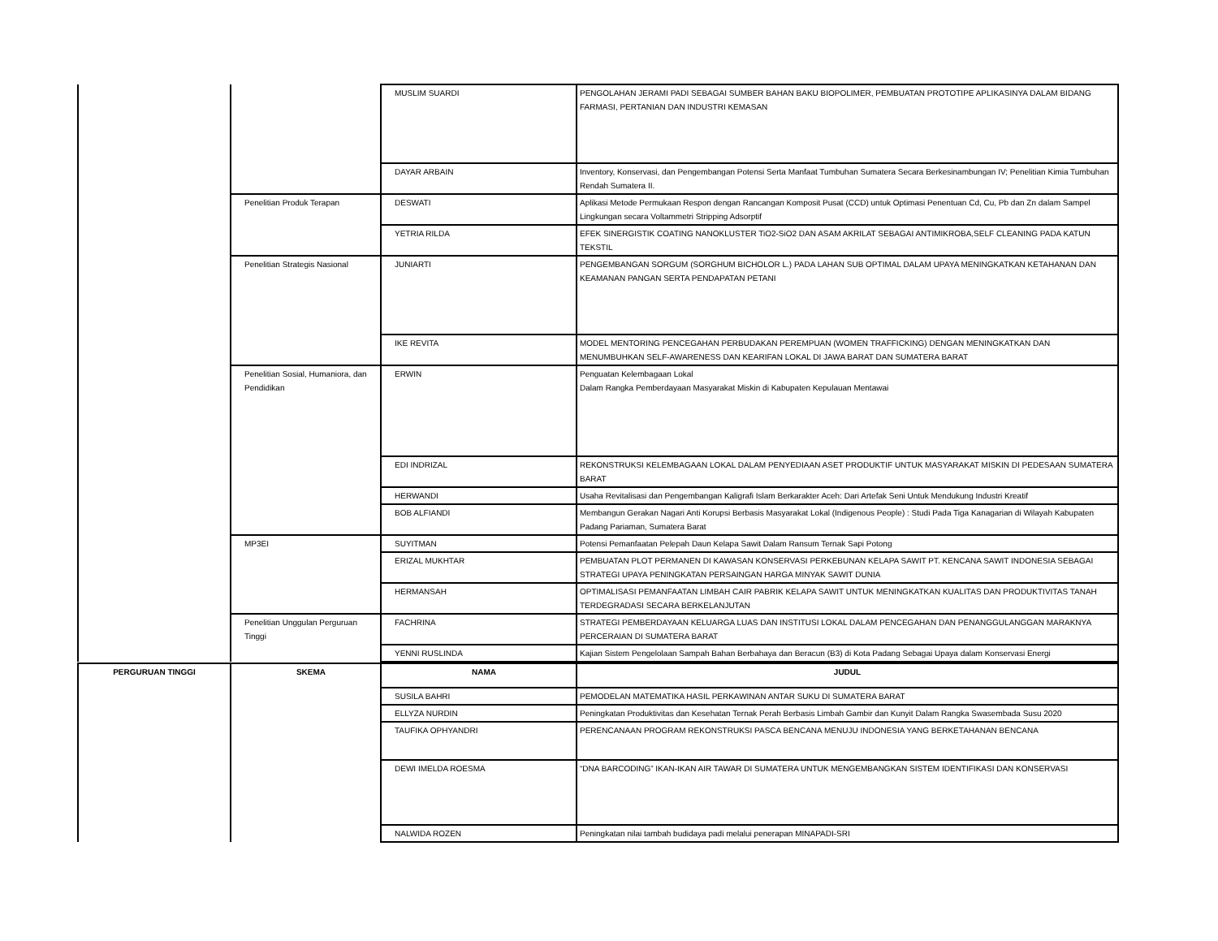| | | MUSLIM SUARDI | PENGOLAHAN JERAMI PADI SEBAGAI SUMBER BAHAN BAKU BIOPOLIMER, PEMBUATAN PROTOTIPE APLIKASINYA DALAM BIDANG FARMASI, PERTANIAN DAN INDUSTRI KEMASAN |
| | | DAYAR ARBAIN | Inventory, Konservasi, dan Pengembangan Potensi Serta Manfaat Tumbuhan Sumatera Secara Berkesinambungan IV; Penelitian Kimia Tumbuhan Rendah Sumatera II. |
| | Penelitian Produk Terapan | DESWATI | Aplikasi Metode Permukaan Respon dengan Rancangan Komposit Pusat (CCD) untuk Optimasi Penentuan Cd, Cu, Pb dan Zn dalam Sampel Lingkungan secara Voltammetri Stripping Adsorptif |
| | | YETRIA RILDA | EFEK SINERGISTIK COATING NANOKLUSTER TiO2-SiO2 DAN ASAM AKRILAT SEBAGAI ANTIMIKROBA,SELF CLEANING PADA KATUN TEKSTIL |
| | Penelitian Strategis Nasional | JUNIARTI | PENGEMBANGAN SORGUM (SORGHUM BICHOLOR L.) PADA LAHAN SUB OPTIMAL DALAM UPAYA MENINGKATKAN KETAHANAN DAN KEAMANAN PANGAN SERTA PENDAPATAN PETANI |
| | | IKE REVITA | MODEL MENTORING PENCEGAHAN PERBUDAKAN PEREMPUAN (WOMEN TRAFFICKING) DENGAN MENINGKATKAN DAN MENUMBUHKAN SELF-AWARENESS DAN KEARIFAN LOKAL DI JAWA BARAT DAN SUMATERA BARAT |
| | Penelitian Sosial, Humaniora, dan Pendidikan | ERWIN | Penguatan Kelembagaan Lokal Dalam Rangka Pemberdayaan Masyarakat Miskin di Kabupaten Kepulauan Mentawai |
| | | EDI INDRIZAL | REKONSTRUKSI KELEMBAGAAN LOKAL DALAM PENYEDIAAN ASET PRODUKTIF UNTUK MASYARAKAT MISKIN DI PEDESAAN SUMATERA BARAT |
| | | HERWANDI | Usaha Revitalisasi dan Pengembangan Kaligrafi Islam Berkarakter Aceh: Dari Artefak Seni Untuk Mendukung Industri Kreatif |
| | | BOB ALFIANDI | Membangun Gerakan Nagari Anti Korupsi Berbasis Masyarakat Lokal (Indigenous People) : Studi Pada Tiga Kanagarian di Wilayah Kabupaten Padang Pariaman, Sumatera Barat |
| | MP3EI | SUYITMAN | Potensi Pemanfaatan Pelepah Daun Kelapa Sawit Dalam Ransum Ternak Sapi Potong |
| | | ERIZAL MUKHTAR | PEMBUATAN PLOT PERMANEN DI KAWASAN KONSERVASI PERKEBUNAN KELAPA SAWIT PT. KENCANA SAWIT INDONESIA SEBAGAI STRATEGI UPAYA PENINGKATAN PERSAINGAN HARGA MINYAK SAWIT DUNIA |
| | | HERMANSAH | OPTIMALISASI PEMANFAATAN LIMBAH CAIR PABRIK KELAPA SAWIT UNTUK MENINGKATKAN KUALITAS DAN PRODUKTIVITAS TANAH TERDEGRADASI SECARA BERKELANJUTAN |
| | Penelitian Unggulan Perguruan Tinggi | FACHRINA | STRATEGI PEMBERDAYAAN KELUARGA LUAS DAN INSTITUSI LOKAL DALAM PENCEGAHAN DAN PENANGGULANGGAN MARAKNYA PERCERAIAN DI SUMATERA BARAT |
| | | YENNI RUSLINDA | Kajian Sistem Pengelolaan Sampah Bahan Berbahaya dan Beracun (B3) di Kota Padang Sebagai Upaya dalam Konservasi Energi |
| PERGURUAN TINGGI | SKEMA | NAMA | JUDUL |
| --- | --- | --- | --- |
| | | SUSILA BAHRI | PEMODELAN MATEMATIKA HASIL PERKAWINAN ANTAR SUKU DI SUMATERA BARAT |
| | | ELLYZA NURDIN | Peningkatan Produktivitas dan Kesehatan Ternak Perah Berbasis Limbah Gambir dan Kunyit Dalam Rangka Swasembada Susu 2020 |
| | | TAUFIKA OPHYANDRI | PERENCANAAN PROGRAM REKONSTRUKSI PASCA BENCANA MENUJU INDONESIA YANG BERKETAHANAN BENCANA |
| | | DEWI IMELDA ROESMA | “DNA BARCODING” IKAN-IKAN AIR TAWAR DI SUMATERA UNTUK MENGEMBANGKAN SISTEM IDENTIFIKASI DAN KONSERVASI |
| | | NALWIDA ROZEN | Peningkatan nilai tambah budidaya padi melalui penerapan MINAPADI-SRI |